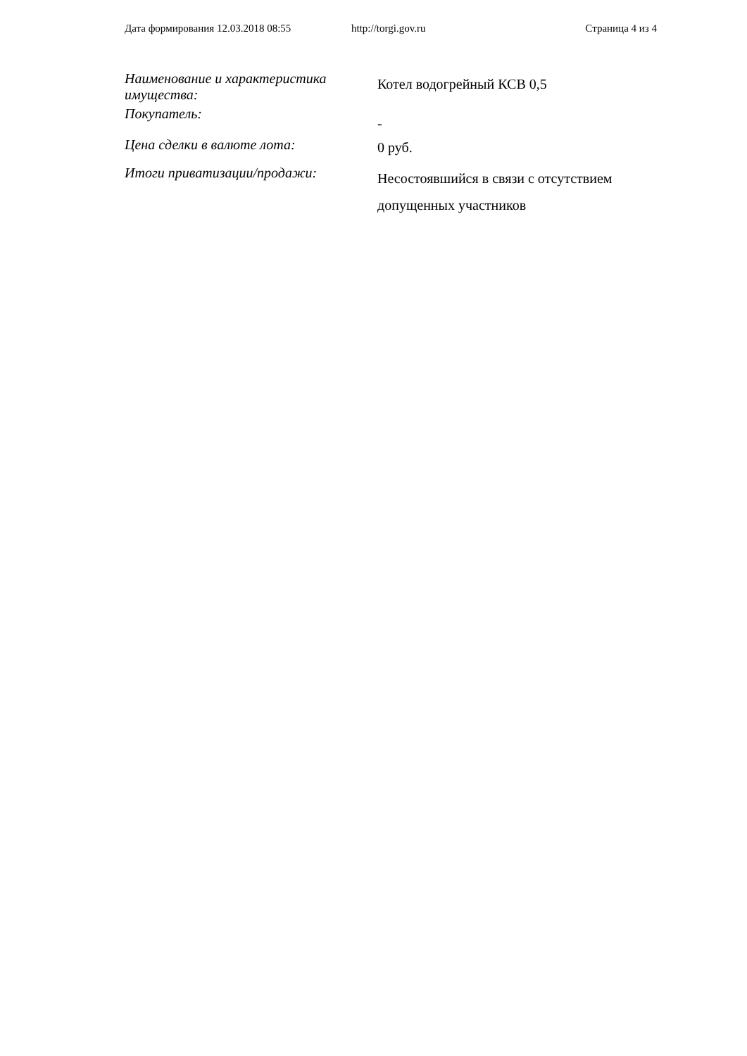Дата формирования 12.03.2018 08:55 http://torgi.gov.ru Страница 4 из 4
| Наименование и характеристика имущества: | Котел водогрейный КСВ 0,5 |
| Покупатель: | - |
| Цена сделки в валюте лота: | 0 руб. |
| Итоги приватизации/продажи: | Несостоявшийся в связи с отсутствием допущенных участников |